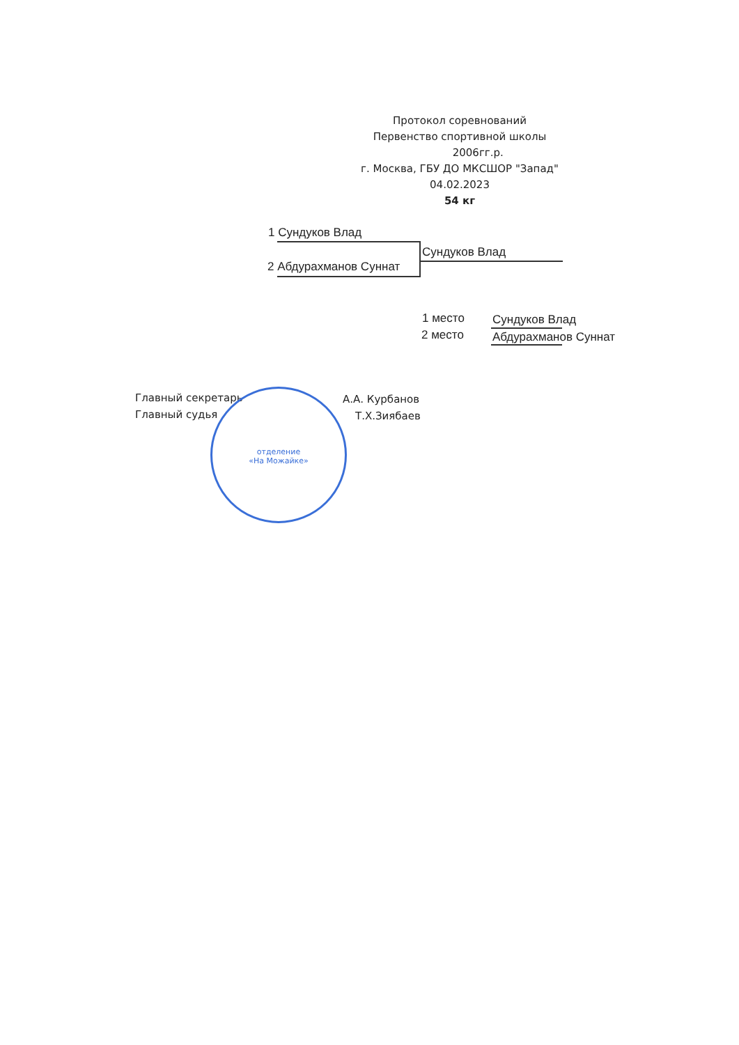Протокол соревнований
Первенство спортивной школы
2006гг.р.
г. Москва, ГБУ ДО МКСШОР "Запад"
04.02.2023
54 кг
1 Сундуков Влад
Сундуков Влад
2 Абдурахманов Суннат
1 место Сундуков Влад
2 место Абдурахманов Суннат
Главный секретарь А.А. Курбанов
Главный судья Т.Х.Зиябаев
отделение
«На Можайке»